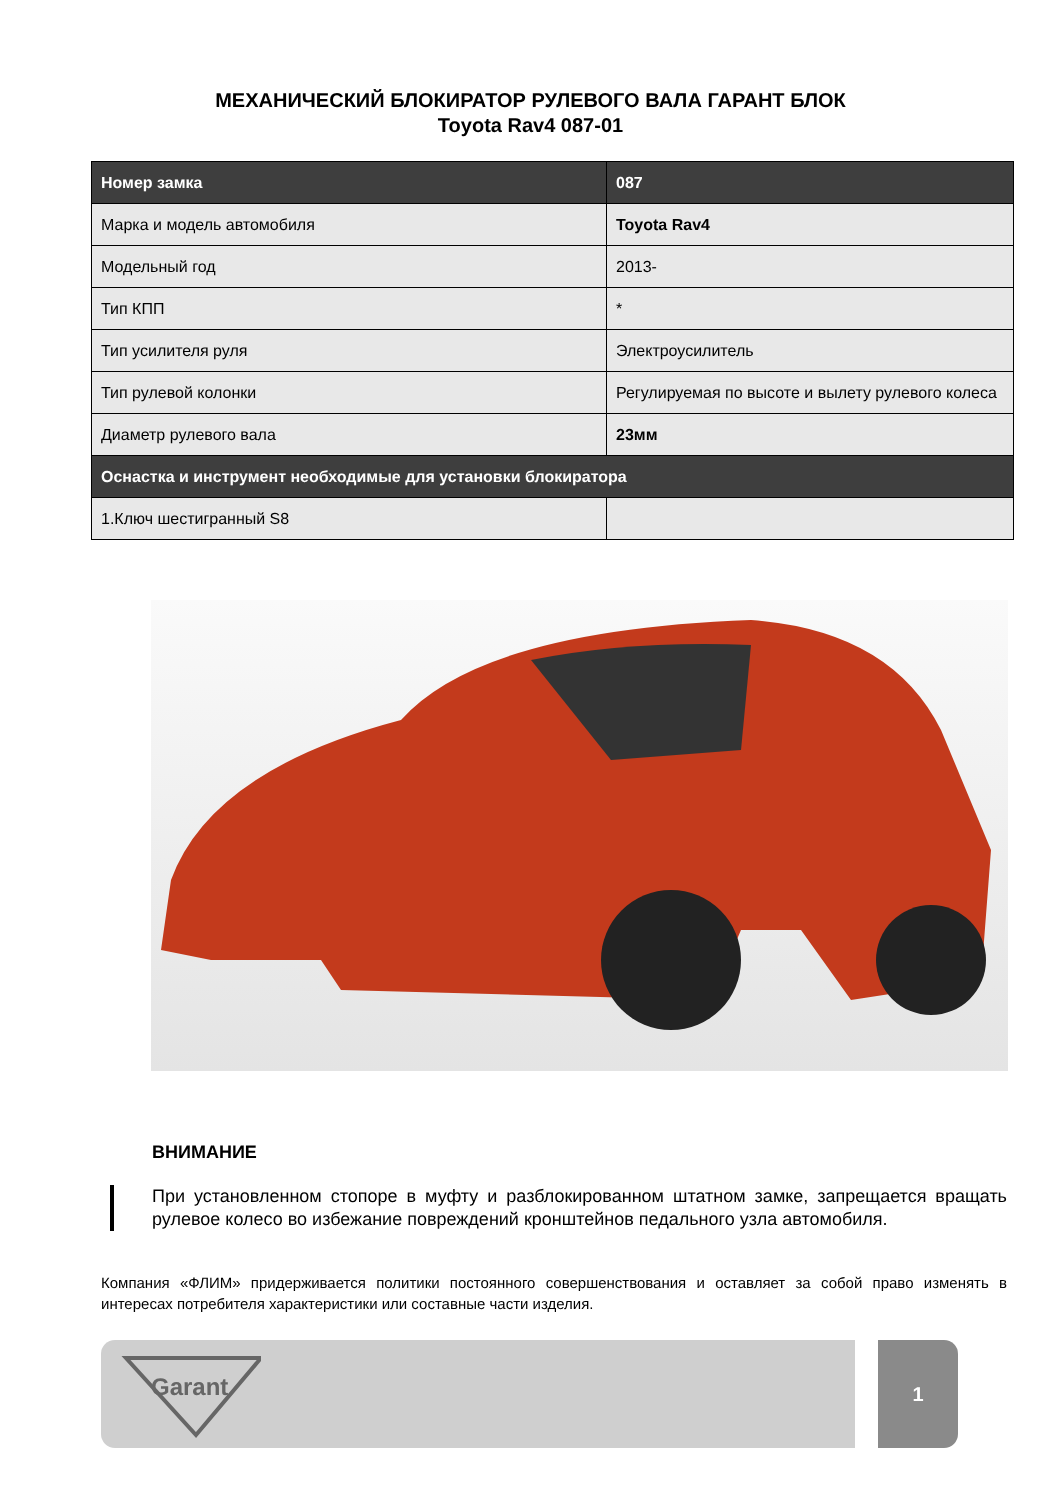МЕХАНИЧЕСКИЙ БЛОКИРАТОР РУЛЕВОГО ВАЛА ГАРАНТ БЛОК
Toyota Rav4 087-01
| Номер замка | 087 |
| --- | --- |
| Марка и модель автомобиля | Toyota Rav4 |
| Модельный год | 2013- |
| Тип КПП | * |
| Тип усилителя руля | Электроусилитель |
| Тип рулевой колонки | Регулируемая по высоте и вылету рулевого колеса |
| Диаметр рулевого вала | 23мм |
| Оснастка и инструмент необходимые для установки блокиратора | |
| 1.Ключ шестигранный S8 | |
ВНИМАНИЕ
При установленном стопоре в муфту и разблокированном штатном замке, запрещается вращать рулевое колесо во избежание повреждений кронштейнов педального узла автомобиля.
Компания «ФЛИМ» придерживается политики постоянного совершенствования и оставляет за собой право изменять в интересах потребителя характеристики или составные части изделия.
Garant
1